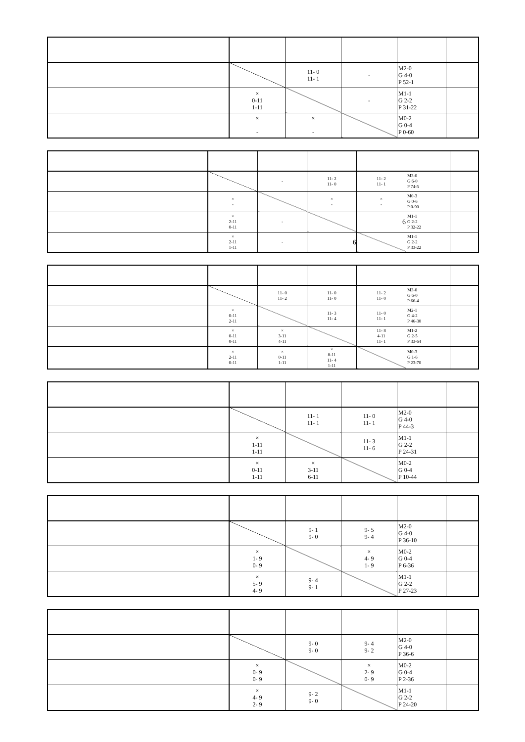| | | 11- 0 11- 1 | - | M2-0 G 4-0 P 52-1 | |
| | × 0-11 1-11 | | - | M1-1 G 2-2 P 31-22 | |
| | × - | × - | | M0-2 G 0-4 P 0-60 | |
| | | - | 11- 2 11- 0 | 11- 2 11- 1 | M3-0 G 6-0 P 74-5 | |
| | × - | | × - | × - | M0-3 G 0-6 P 0-90 | |
| | × 2-11 0-11 | - | | 6 | M1-1 G 2-2 P 32-22 | |
| | × 2-11 1-11 | - | 6 | | M1-1 G 2-2 P 33-22 | |
| | | 11- 0 11- 2 | 11- 0 11- 0 | 11- 2 11- 0 | M3-0 G 6-0 P 66-4 | |
| | × 0-11 2-11 | | 11- 3 11- 4 | 11- 0 11- 1 | M2-1 G 4-2 P 46-30 | |
| | × 0-11 0-11 | × 3-11 4-11 | | 11- 8 4-11 11- 1 | M1-2 G 2-5 P 33-64 | |
| | × 2-11 0-11 | × 0-11 1-11 | × 8-11 11- 4 1-11 | | M0-3 G 1-6 P 23-70 | |
| | | 11- 1 11- 1 | 11- 0 11- 1 | M2-0 G 4-0 P 44-3 | |
| | × 1-11 1-11 | | 11- 3 11- 6 | M1-1 G 2-2 P 24-31 | |
| | × 0-11 1-11 | × 3-11 6-11 | | M0-2 G 0-4 P 10-44 | |
| | | 9- 1 9- 0 | 9- 5 9- 4 | M2-0 G 4-0 P 36-10 | |
| | × 1- 9 0- 9 | | × 4- 9 1- 9 | M0-2 G 0-4 P 6-36 | |
| | × 5- 9 4- 9 | 9- 4 9- 1 | | M1-1 G 2-2 P 27-23 | |
| | | 9- 0 9- 0 | 9- 4 9- 2 | M2-0 G 4-0 P 36-6 | |
| | × 0- 9 0- 9 | | × 2- 9 0- 9 | M0-2 G 0-4 P 2-36 | |
| | × 4- 9 2- 9 | 9- 2 9- 0 | | M1-1 G 2-2 P 24-20 | |